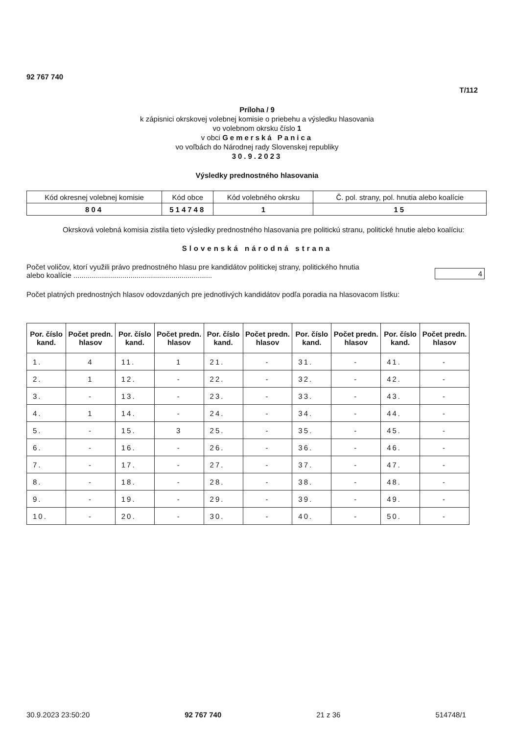92 767 740
T/112
Príloha / 9
k zápisnici okrskovej volebnej komisie o priebehu a výsledku hlasovania
vo volebnom okrsku číslo 1
v obci Gemerská Panica
vo voľbách do Národnej rady Slovenskej republiky
30.9.2023
Výsledky prednostného hlasovania
| Kód okresnej volebnej komisie | Kód obce | Kód volebného okrsku | Č. pol. strany, pol. hnutia alebo koalície |
| 804 | 514748 | 1 | 15 |
Okrsková volebná komisia zistila tieto výsledky prednostného hlasovania pre politickú stranu, politické hnutie alebo koalíciu:
Slovenská národná strana
Počet voličov, ktorí využili právo prednostného hlasu pre kandidátov politickej strany, politického hnutia
alebo koalície ....................................................................
4
Počet platných prednostných hlasov odovzdaných pre jednotlivých kandidátov podľa poradia na hlasovacom lístku:
| Por. číslo kand. | Počet predn. hlasov | Por. číslo kand. | Počet predn. hlasov | Por. číslo kand. | Počet predn. hlasov | Por. číslo kand. | Počet predn. hlasov | Por. číslo kand. | Počet predn. hlasov |
| --- | --- | --- | --- | --- | --- | --- | --- | --- | --- |
| 1. | 4 | 11. | 1 | 21. | - | 31. | - | 41. | - |
| 2. | 1 | 12. | - | 22. | - | 32. | - | 42. | - |
| 3. | - | 13. | - | 23. | - | 33. | - | 43. | - |
| 4. | 1 | 14. | - | 24. | - | 34. | - | 44. | - |
| 5. | - | 15. | 3 | 25. | - | 35. | - | 45. | - |
| 6. | - | 16. | - | 26. | - | 36. | - | 46. | - |
| 7. | - | 17. | - | 27. | - | 37. | - | 47. | - |
| 8. | - | 18. | - | 28. | - | 38. | - | 48. | - |
| 9. | - | 19. | - | 29. | - | 39. | - | 49. | - |
| 10. | - | 20. | - | 30. | - | 40. | - | 50. | - |
30.9.2023 23:50:20 92 767 740 21 z 36 514748/1